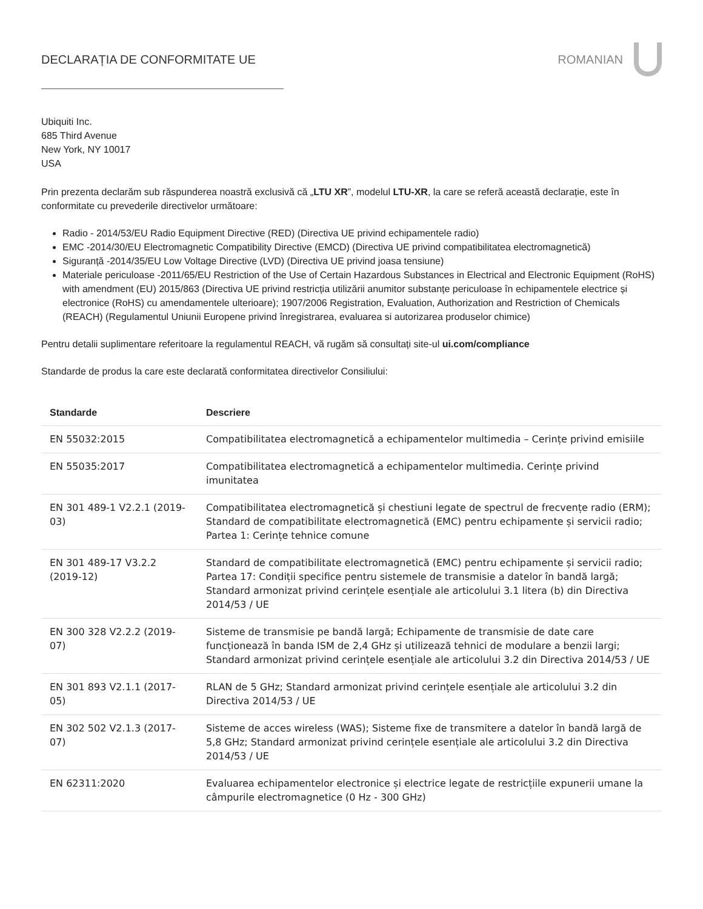DECLARAȚIA DE CONFORMITATE UE ROMANIAN
Ubiquiti Inc.
685 Third Avenue
New York, NY 10017
USA
Prin prezenta declarăm sub răspunderea noastră exclusivă că „LTU XR”, modelul LTU-XR, la care se referă această declarație, este în conformitate cu prevederile directivelor următoare:
Radio - 2014/53/EU Radio Equipment Directive (RED) (Directiva UE privind echipamentele radio)
EMC -2014/30/EU Electromagnetic Compatibility Directive (EMCD) (Directiva UE privind compatibilitatea electromagnetică)
Siguranță -2014/35/EU Low Voltage Directive (LVD) (Directiva UE privind joasa tensiune)
Materiale periculoase -2011/65/EU Restriction of the Use of Certain Hazardous Substances in Electrical and Electronic Equipment (RoHS) with amendment (EU) 2015/863 (Directiva UE privind restricția utilizării anumitor substanțe periculoase în echipamentele electrice și electronice (RoHS) cu amendamentele ulterioare); 1907/2006 Registration, Evaluation, Authorization and Restriction of Chemicals (REACH) (Regulamentul Uniunii Europene privind înregistrarea, evaluarea si autorizarea produselor chimice)
Pentru detalii suplimentare referitoare la regulamentul REACH, vă rugăm să consultați site-ul ui.com/compliance
Standarde de produs la care este declarată conformitatea directivelor Consiliului:
| Standarde | Descriere |
| --- | --- |
| EN 55032:2015 | Compatibilitatea electromagnetică a echipamentelor multimedia – Cerințe privind emisiile |
| EN 55035:2017 | Compatibilitatea electromagnetică a echipamentelor multimedia. Cerințe privind imunitatea |
| EN 301 489-1 V2.2.1 (2019-03) | Compatibilitatea electromagnetică și chestiuni legate de spectrul de frecvențe radio (ERM); Standard de compatibilitate electromagnetică (EMC) pentru echipamente și servicii radio; Partea 1: Cerințe tehnice comune |
| EN 301 489-17 V3.2.2 (2019-12) | Standard de compatibilitate electromagnetică (EMC) pentru echipamente și servicii radio; Partea 17: Condiții specifice pentru sistemele de transmisie a datelor în bandă largă; Standard armonizat privind cerințele esențiale ale articolului 3.1 litera (b) din Directiva 2014/53 / UE |
| EN 300 328 V2.2.2 (2019-07) | Sisteme de transmisie pe bandă largă; Echipamente de transmisie de date care funcționează în banda ISM de 2,4 GHz și utilizează tehnici de modulare a benzii largi; Standard armonizat privind cerințele esențiale ale articolului 3.2 din Directiva 2014/53 / UE |
| EN 301 893 V2.1.1 (2017-05) | RLAN de 5 GHz; Standard armonizat privind cerințele esențiale ale articolului 3.2 din Directiva 2014/53 / UE |
| EN 302 502 V2.1.3 (2017-07) | Sisteme de acces wireless (WAS); Sisteme fixe de transmitere a datelor în bandă largă de 5,8 GHz; Standard armonizat privind cerințele esențiale ale articolului 3.2 din Directiva 2014/53 / UE |
| EN 62311:2020 | Evaluarea echipamentelor electronice și electrice legate de restricțiile expunerii umane la câmpurile electromagnetice (0 Hz - 300 GHz) |